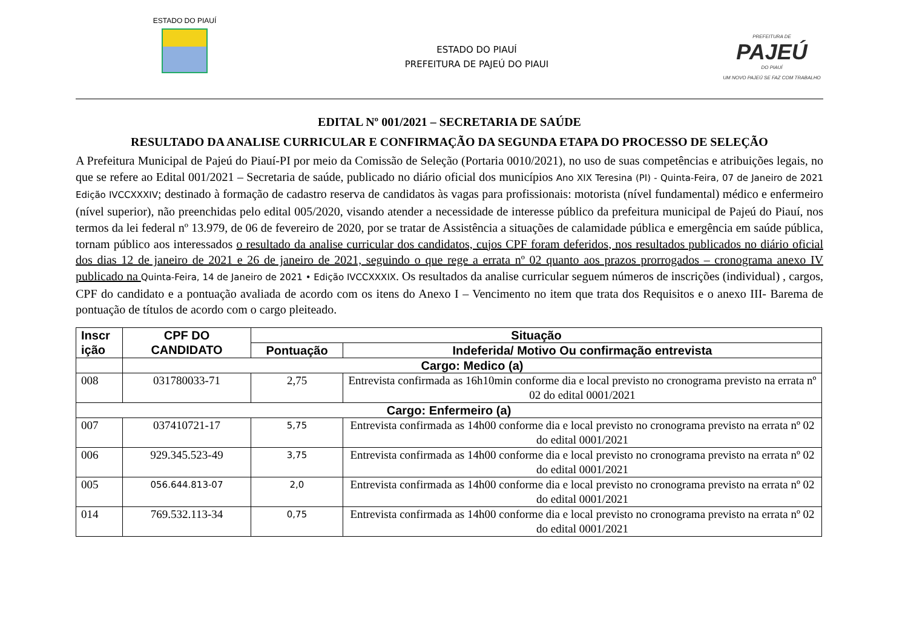ESTADO DO PIAUÍ
ESTADO DO PIAUÍ
PREFEITURA DE PAJEÚ DO PIAUI
PREFEITURA DE
PAJEÚ
DO PIAUÍ
UM NOVO PAJEÚ SE FAZ COM TRABALHO
EDITAL Nº 001/2021 – SECRETARIA DE SAÚDE
RESULTADO DA ANALISE CURRICULAR E CONFIRMAÇÃO DA SEGUNDA ETAPA DO PROCESSO DE SELEÇÃO
A Prefeitura Municipal de Pajeú do Piauí-PI por meio da Comissão de Seleção (Portaria 0010/2021), no uso de suas competências e atribuições legais, no que se refere ao Edital 001/2021 – Secretaria de saúde, publicado no diário oficial dos municípios Ano XIX Teresina (PI) - Quinta-Feira, 07 de Janeiro de 2021 Edição IVCCXXXIV; destinado à formação de cadastro reserva de candidatos às vagas para profissionais: motorista (nível fundamental) médico e enfermeiro (nível superior), não preenchidas pelo edital 005/2020, visando atender a necessidade de interesse público da prefeitura municipal de Pajeú do Piauí, nos termos da lei federal nº 13.979, de 06 de fevereiro de 2020, por se tratar de Assistência a situações de calamidade pública e emergência em saúde pública, tornam público aos interessados o resultado da analise curricular dos candidatos, cujos CPF foram deferidos, nos resultados publicados no diário oficial dos dias 12 de janeiro de 2021 e 26 de janeiro de 2021, seguindo o que rege a errata nº 02 quanto aos prazos prorrogados – cronograma anexo IV publicado na Quinta-Feira, 14 de Janeiro de 2021 • Edição IVCCXXXIX. Os resultados da analise curricular seguem números de inscrições (individual) , cargos, CPF do candidato e a pontuação avaliada de acordo com os itens do Anexo I – Vencimento no item que trata dos Requisitos e o anexo III- Barema de pontuação de títulos de acordo com o cargo pleiteado.
| Inscr ição | CPF DO CANDIDATO | Situação | |
| --- | --- | --- | --- |
| | | Pontuação | Indeferida/ Motivo Ou confirmação entrevista |
| | Cargo: Medico (a) | | |
| 008 | 031780033-71 | 2,75 | Entrevista confirmada as 16h10min conforme dia e local previsto no cronograma previsto na errata nº 02 do edital 0001/2021 |
| Cargo: Enfermeiro (a) | | | |
| 007 | 037410721-17 | 5,75 | Entrevista confirmada as 14h00 conforme dia e local previsto no cronograma previsto na errata nº 02 do edital 0001/2021 |
| 006 | 929.345.523-49 | 3,75 | Entrevista confirmada as 14h00 conforme dia e local previsto no cronograma previsto na errata nº 02 do edital 0001/2021 |
| 005 | 056.644.813-07 | 2,0 | Entrevista confirmada as 14h00 conforme dia e local previsto no cronograma previsto na errata nº 02 do edital 0001/2021 |
| 014 | 769.532.113-34 | 0,75 | Entrevista confirmada as 14h00 conforme dia e local previsto no cronograma previsto na errata nº 02 do edital 0001/2021 |